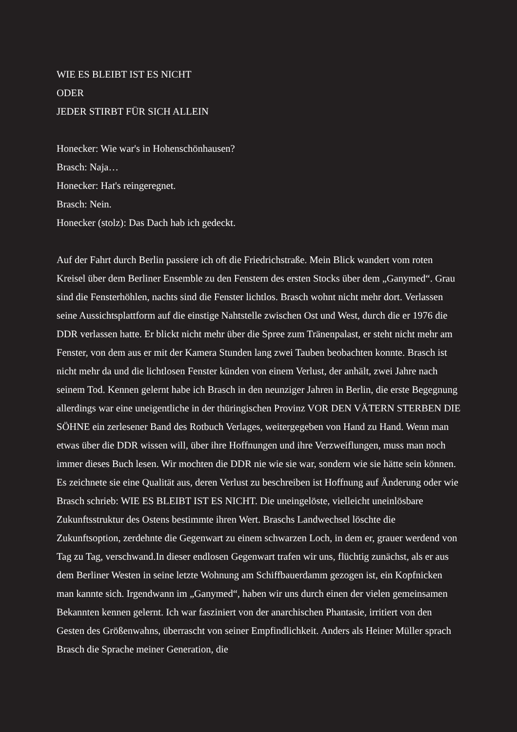WIE ES BLEIBT IST ES NICHT
ODER
JEDER STIRBT FÜR SICH ALLEIN
Honecker: Wie war's in Hohenschönhausen?
Brasch: Naja…
Honecker: Hat's reingeregnet.
Brasch: Nein.
Honecker (stolz): Das Dach hab ich gedeckt.
Auf der Fahrt durch Berlin passiere ich oft die Friedrichstraße. Mein Blick wandert vom roten Kreisel über dem Berliner Ensemble zu den Fenstern des ersten Stocks über dem „Ganymed“. Grau sind die Fensterhöhlen, nachts sind die Fenster lichtlos. Brasch wohnt nicht mehr dort. Verlassen seine Aussichtsplattform auf die einstige Nahtstelle zwischen Ost und West, durch die er 1976 die DDR verlassen hatte. Er blickt nicht mehr über die Spree zum Tränenpalast, er steht nicht mehr am Fenster, von dem aus er mit der Kamera Stunden lang zwei Tauben beobachten konnte. Brasch ist nicht mehr da und die lichtlosen Fenster künden von einem Verlust, der anhält, zwei Jahre nach seinem Tod. Kennen gelernt habe ich Brasch in den neunziger Jahren in Berlin, die erste Begegnung allerdings war eine uneigentliche in der thüringischen Provinz VOR DEN VÄTERN STERBEN DIE SÖHNE ein zerlesener Band des Rotbuch Verlages, weitergegeben von Hand zu Hand. Wenn man etwas über die DDR wissen will, über ihre Hoffnungen und ihre Verzweiflungen, muss man noch immer dieses Buch lesen. Wir mochten die DDR nie wie sie war, sondern wie sie hätte sein können. Es zeichnete sie eine Qualität aus, deren Verlust zu beschreiben ist Hoffnung auf Änderung oder wie Brasch schrieb: WIE ES BLEIBT IST ES NICHT. Die uneingelöste, vielleicht uneinlösbare Zukunftsstruktur des Ostens bestimmte ihren Wert. Braschs Landwechsel löschte die Zukunftsoption, zerdehnte die Gegenwart zu einem schwarzen Loch, in dem er, grauer werdend von Tag zu Tag, verschwand.In dieser endlosen Gegenwart trafen wir uns, flüchtig zunächst, als er aus dem Berliner Westen in seine letzte Wohnung am Schiffbauerdamm gezogen ist, ein Kopfnicken man kannte sich. Irgendwann im „Ganymed“, haben wir uns durch einen der vielen gemeinsamen Bekannten kennen gelernt. Ich war fasziniert von der anarchischen Phantasie, irritiert von den Gesten des Größenwahns, überrascht von seiner Empfindlichkeit. Anders als Heiner Müller sprach Brasch die Sprache meiner Generation, die